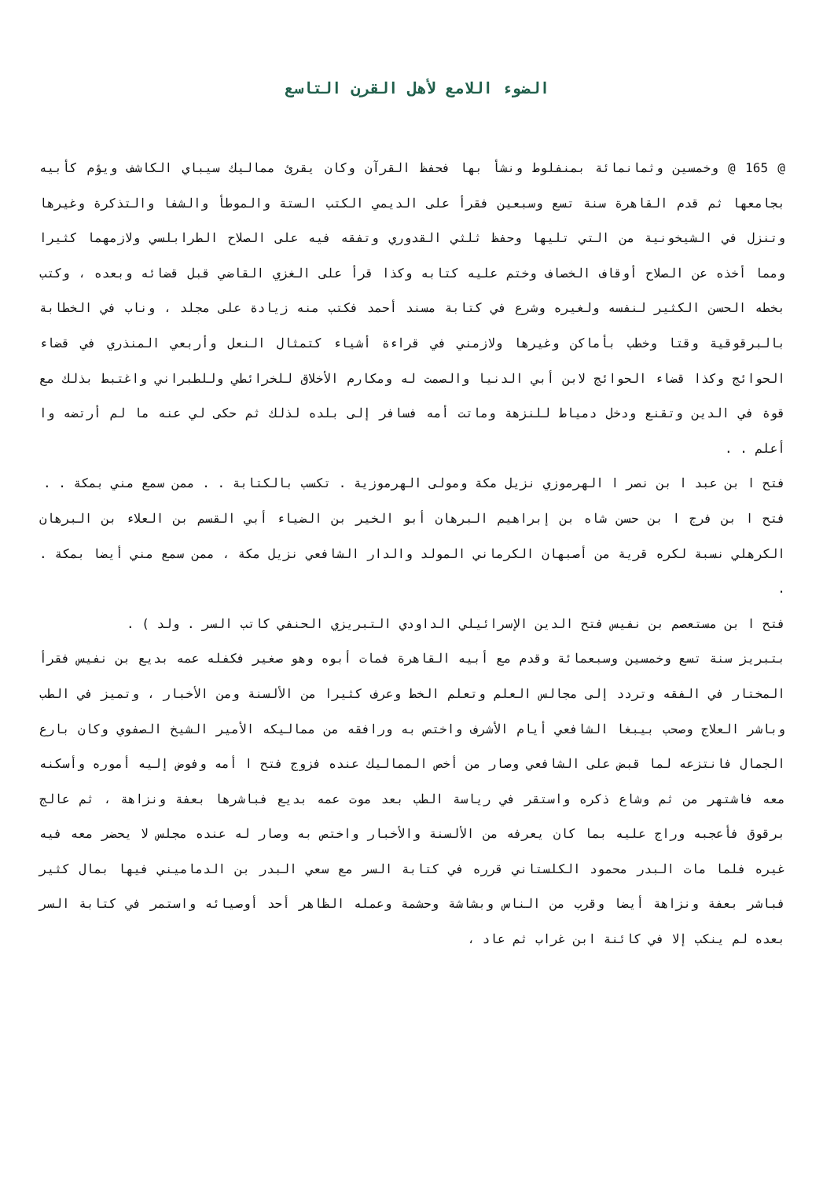الضوء اللامع لأهل القرن التاسع
@ 165 @ وخمسين وثمانمائة بمنفلوط ونشأ بها فحفظ القرآن وكان يقرئ مماليك سيباي الكاشف ويؤم كأبيه بجامعها ثم قدم القاهرة سنة تسع وسبعين فقرأ على الديمي الكتب الستة والموطأ والشفا والتذكرة وغيرها وتنزل في الشيخونية من التي تليها وحفظ ثلثي القدوري وتفقه فيه على الصلاح الطرابلسي ولازمهما كثيرا ومما أخذه عن الصلاح أوقاف الخصاف وختم عليه كتابه وكذا قرأ على الغزي القاضي قبل قضائه وبعده ، وكتب بخطه الحسن الكثير لنفسه ولغيره وشرع في كتابة مسند أحمد فكتب منه زيادة على مجلد ، وناب في الخطابة بالبرقوقية وقتا وخطب بأماكن وغيرها ولازمني في قراءة أشياء كتمثال النعل وأربعي المنذري في قضاء الحوائج وكذا قضاء الحوائج لابن أبي الدنيا والصمت له ومكارم الأخلاق للخرائطي وللطبراني واغتبط بذلك مع قوة في الدين وتقنع ودخل دمياط للنزهة وماتت أمه فسافر إلى بلده لذلك ثم حكى لي عنه ما لم أرتضه وا أعلم . .
فتح ا بن عبد ا بن نصر ا الهرموزي نزيل مكة ومولى الهرموزية . تكسب بالكتابة . . ممن سمع مني بمكة . .
فتح ا بن فرج ا بن حسن شاه بن إبراهيم البرهان أبو الخير بن الضياء أبي القسم بن العلاء بن البرهان الكرهلي نسبة لكره قرية من أصبهان الكرماني المولد والدار الشافعي نزيل مكة ، ممن سمع مني أيضا بمكة . .
فتح ا بن مستعصم بن نفيس فتح الدين الإسرائيلي الداودي التبريزي الحنفي كاتب السر . ولد ) .
بتبريز سنة تسع وخمسين وسبعمائة وقدم مع أبيه القاهرة فمات أبوه وهو صغير فكفله عمه بديع بن نفيس فقرأ المختار في الفقه وتردد إلى مجالس العلم وتعلم الخط وعرف كثيرا من الألسنة ومن الأخبار ، وتميز في الطب وباشر العلاج وصحب بيبغا الشافعي أيام الأشرف واختص به ورافقه من مماليكه الأمير الشيخ الصفوي وكان بارع الجمال فانتزعه لما قبض على الشافعي وصار من أخص المماليك عنده فزوج فتح ا أمه وفوض إليه أموره وأسكنه معه فاشتهر من ثم وشاع ذكره واستقر في رياسة الطب بعد موت عمه بديع فباشرها بعفة ونزاهة ، ثم عالج برقوق فأعجبه وراج عليه بما كان يعرفه من الألسنة والأخبار واختص به وصار له عنده مجلس لا يحضر معه فيه غيره فلما مات البدر محمود الكلستاني قرره في كتابة السر مع سعي البدر بن الدماميني فيها بمال كثير فباشر بعفة ونزاهة أيضا وقرب من الناس وبشاشة وحشمة وعمله الظاهر أحد أوصيائه واستمر في كتابة السر بعده لم ينكب إلا في كائنة ابن غراب ثم عاد ،